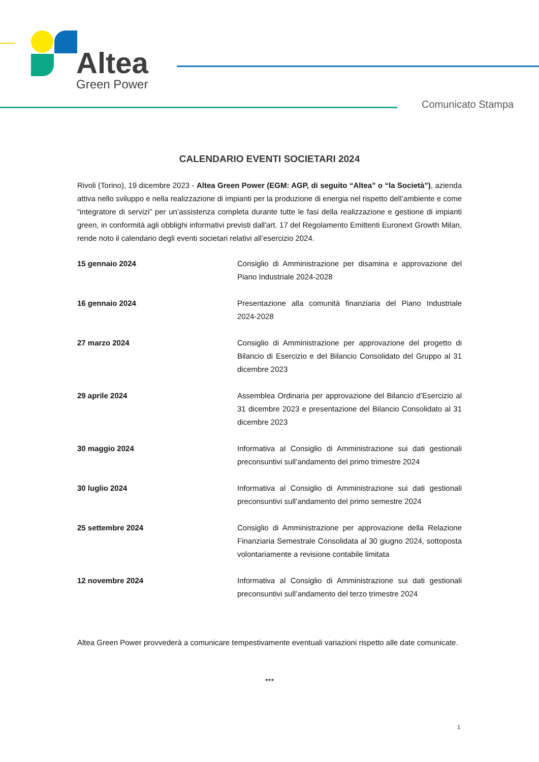Altea
Green Power
Comunicato Stampa
CALENDARIO EVENTI SOCIETARI 2024
Rivoli (Torino), 19 dicembre 2023 - Altea Green Power (EGM: AGP, di seguito “Altea” o “la Società”), azienda attiva nello sviluppo e nella realizzazione di impianti per la produzione di energia nel rispetto dell’ambiente e come “integratore di servizi” per un’assistenza completa durante tutte le fasi della realizzazione e gestione di impianti green, in conformità agli obblighi informativi previsti dall'art. 17 del Regolamento Emittenti Euronext Growth Milan, rende noto il calendario degli eventi societari relativi all’esercizio 2024.
| 15 gennaio 2024 | Consiglio di Amministrazione per disamina e approvazione del Piano Industriale 2024-2028 |
| 16 gennaio 2024 | Presentazione alla comunità finanziaria del Piano Industriale 2024-2028 |
| 27 marzo 2024 | Consiglio di Amministrazione per approvazione del progetto di Bilancio di Esercizio e del Bilancio Consolidato del Gruppo al 31 dicembre 2023 |
| 29 aprile 2024 | Assemblea Ordinaria per approvazione del Bilancio d’Esercizio al 31 dicembre 2023 e presentazione del Bilancio Consolidato al 31 dicembre 2023 |
| 30 maggio 2024 | Informativa al Consiglio di Amministrazione sui dati gestionali preconsuntivi sull’andamento del primo trimestre 2024 |
| 30 luglio 2024 | Informativa al Consiglio di Amministrazione sui dati gestionali preconsuntivi sull’andamento del primo semestre 2024 |
| 25 settembre 2024 | Consiglio di Amministrazione per approvazione della Relazione Finanziaria Semestrale Consolidata al 30 giugno 2024, sottoposta volontariamente a revisione contabile limitata |
| 12 novembre 2024 | Informativa al Consiglio di Amministrazione sui dati gestionali preconsuntivi sull’andamento del terzo trimestre 2024 |
Altea Green Power provvederà a comunicare tempestivamente eventuali variazioni rispetto alle date comunicate.
***
1